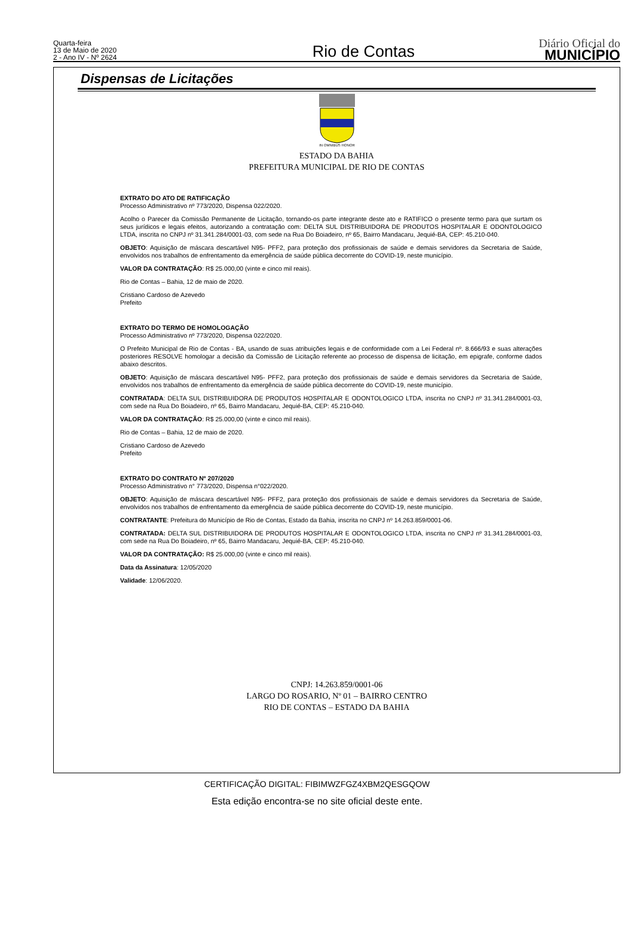Quarta-feira
13 de Maio de 2020
2 - Ano IV - Nº 2624
Rio de Contas
Diário Oficial do
MUNICÍPIO
Dispensas de Licitações
IN OMNIBUS HONOR
ESTADO DA BAHIA
PREFEITURA MUNICIPAL DE RIO DE CONTAS
EXTRATO DO ATO DE RATIFICAÇÃO
Processo Administrativo nº 773/2020, Dispensa 022/2020.
Acolho o Parecer da Comissão Permanente de Licitação, tornando-os parte integrante deste ato e RATIFICO o presente termo para que surtam os seus jurídicos e legais efeitos, autorizando a contratação com: DELTA SUL DISTRIBUIDORA DE PRODUTOS HOSPITALAR E ODONTOLOGICO LTDA, inscrita no CNPJ nº 31.341.284/0001-03, com sede na Rua Do Boiadeiro, nº 65, Bairro Mandacaru, Jequié-BA, CEP: 45.210-040.
OBJETO: Aquisição de máscara descartável N95- PFF2, para proteção dos profissionais de saúde e demais servidores da Secretaria de Saúde, envolvidos nos trabalhos de enfrentamento da emergência de saúde pública decorrente do COVID-19, neste município.
VALOR DA CONTRATAÇÃO: R$ 25.000,00 (vinte e cinco mil reais).
Rio de Contas – Bahia, 12 de maio de 2020.
Cristiano Cardoso de Azevedo
Prefeito
EXTRATO DO TERMO DE HOMOLOGAÇÃO
Processo Administrativo nº 773/2020, Dispensa 022/2020.
O Prefeito Municipal de Rio de Contas - BA, usando de suas atribuições legais e de conformidade com a Lei Federal nº. 8.666/93 e suas alterações posteriores RESOLVE homologar a decisão da Comissão de Licitação referente ao processo de dispensa de licitação, em epigrafe, conforme dados abaixo descritos.
OBJETO: Aquisição de máscara descartável N95- PFF2, para proteção dos profissionais de saúde e demais servidores da Secretaria de Saúde, envolvidos nos trabalhos de enfrentamento da emergência de saúde pública decorrente do COVID-19, neste município.
CONTRATADA: DELTA SUL DISTRIBUIDORA DE PRODUTOS HOSPITALAR E ODONTOLOGICO LTDA, inscrita no CNPJ nº 31.341.284/0001-03, com sede na Rua Do Boiadeiro, nº 65, Bairro Mandacaru, Jequié-BA, CEP: 45.210-040.
VALOR DA CONTRATAÇÃO: R$ 25.000,00 (vinte e cinco mil reais).
Rio de Contas – Bahia, 12 de maio de 2020.
Cristiano Cardoso de Azevedo
Prefeito
EXTRATO DO CONTRATO Nº 207/2020
Processo Administrativo n° 773/2020, Dispensa n°022/2020.
OBJETO: Aquisição de máscara descartável N95- PFF2, para proteção dos profissionais de saúde e demais servidores da Secretaria de Saúde, envolvidos nos trabalhos de enfrentamento da emergência de saúde pública decorrente do COVID-19, neste município.
CONTRATANTE: Prefeitura do Município de Rio de Contas, Estado da Bahia, inscrita no CNPJ nº 14.263.859/0001-06.
CONTRATADA: DELTA SUL DISTRIBUIDORA DE PRODUTOS HOSPITALAR E ODONTOLOGICO LTDA, inscrita no CNPJ nº 31.341.284/0001-03, com sede na Rua Do Boiadeiro, nº 65, Bairro Mandacaru, Jequié-BA, CEP: 45.210-040.
VALOR DA CONTRATAÇÃO: R$ 25.000,00 (vinte e cinco mil reais).
Data da Assinatura: 12/05/2020
Validade: 12/06/2020.
CNPJ: 14.263.859/0001-06
LARGO DO ROSARIO, Nº 01 – BAIRRO CENTRO
RIO DE CONTAS – ESTADO DA BAHIA
CERTIFICAÇÃO DIGITAL: FIBIMWZFGZ4XBM2QESGQOW
Esta edição encontra-se no site oficial deste ente.